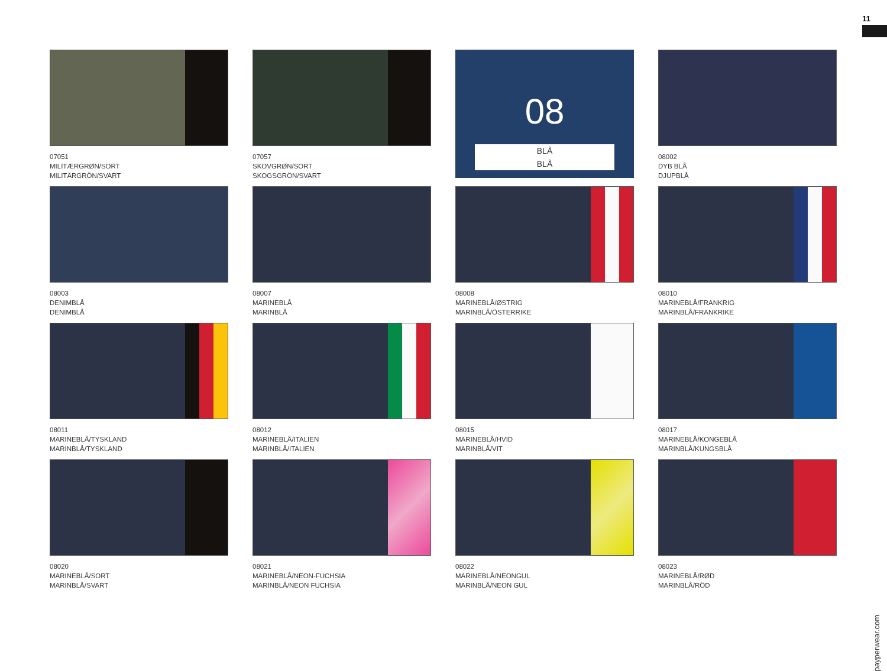11
07051
MILITÆRGRØN/SORT
MILITÄRGRÖN/SVART
07057
SKOVGRØN/SORT
SKOGSGRÖN/SVART
08
BLÅ
BLÅ
08002
DYB BLÅ
DJUPBLÅ
08003
DENIMBLÅ
DENIMBLÅ
08007
MARINEBLÅ
MARINBLÅ
08008
MARINEBLÅ/ØSTRIG
MARINBLÅ/ÖSTERRIKE
08010
MARINEBLÅ/FRANKRIG
MARINBLÅ/FRANKRIKE
08011
MARINEBLÅ/TYSKLAND
MARINBLÅ/TYSKLAND
08012
MARINEBLÅ/ITALIEN
MARINBLÅ/ITALIEN
08015
MARINEBLÅ/HVID
MARINBLÅ/VIT
08017
MARINEBLÅ/KONGEBLÅ
MARINBLÅ/KUNGSBLÅ
08020
MARINEBLÅ/SORT
MARINBLÅ/SVART
08021
MARINEBLÅ/NEON-FUCHSIA
MARINBLÅ/NEON FUCHSIA
08022
MARINEBLÅ/NEONGUL
MARINBLÅ/NEON GUL
08023
MARINEBLÅ/RØD
MARINBLÅ/RÖD
payperwear.com